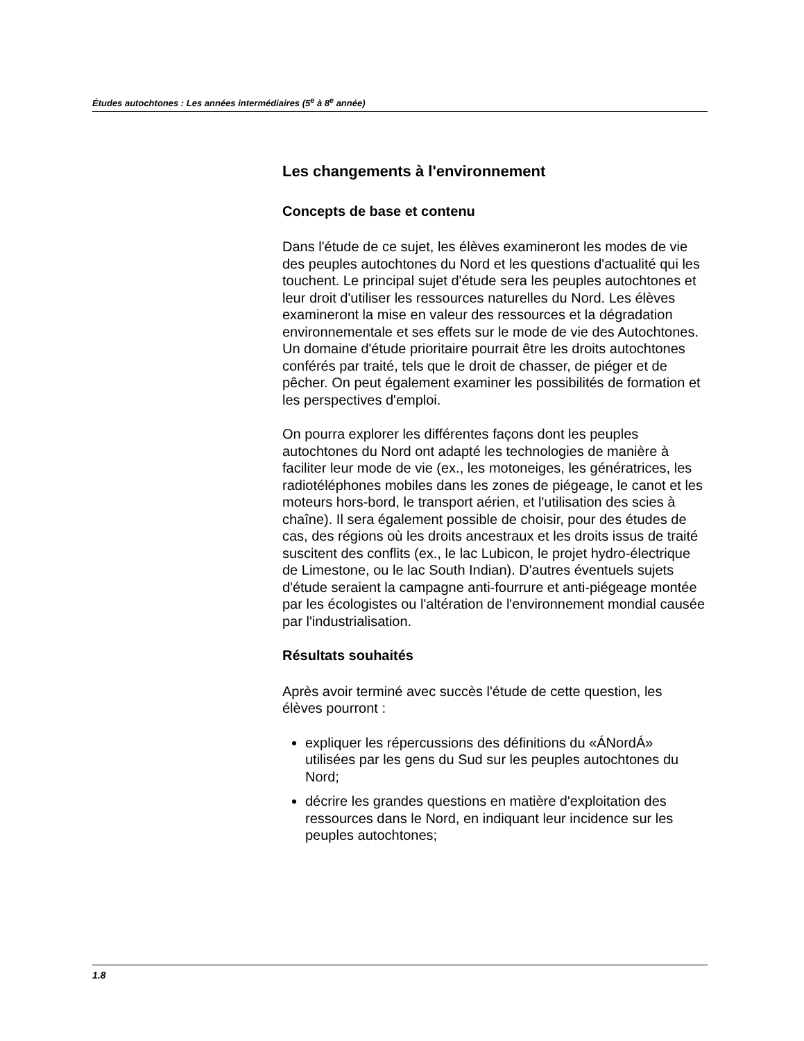Études autochtones : Les années intermédiaires (5<sup>e</sup> à 8<sup>e</sup> année)
Les changements à l'environnement
Concepts de base et contenu
Dans l'étude de ce sujet, les élèves examineront les modes de vie des peuples autochtones du Nord et les questions d'actualité qui les touchent. Le principal sujet d'étude sera les peuples autochtones et leur droit d'utiliser les ressources naturelles du Nord. Les élèves examineront la mise en valeur des ressources et la dégradation environnementale et ses effets sur le mode de vie des Autochtones. Un domaine d'étude prioritaire pourrait être les droits autochtones conférés par traité, tels que le droit de chasser, de piéger et de pêcher. On peut également examiner les possibilités de formation et les perspectives d'emploi.
On pourra explorer les différentes façons dont les peuples autochtones du Nord ont adapté les technologies de manière à faciliter leur mode de vie (ex., les motoneiges, les génératrices, les radiotéléphones mobiles dans les zones de piégeage, le canot et les moteurs hors-bord, le transport aérien, et l'utilisation des scies à chaîne). Il sera également possible de choisir, pour des études de cas, des régions où les droits ancestraux et les droits issus de traité suscitent des conflits (ex., le lac Lubicon, le projet hydro-électrique de Limestone, ou le lac South Indian). D'autres éventuels sujets d'étude seraient la campagne anti-fourrure et anti-piégeage montée par les écologistes ou l'altération de l'environnement mondial causée par l'industrialisation.
Résultats souhaités
Après avoir terminé avec succès l'étude de cette question, les élèves pourront :
expliquer les répercussions des définitions du «ÁNordÁ» utilisées par les gens du Sud sur les peuples autochtones du Nord;
décrire les grandes questions en matière d'exploitation des ressources dans le Nord, en indiquant leur incidence sur les peuples autochtones;
1.8